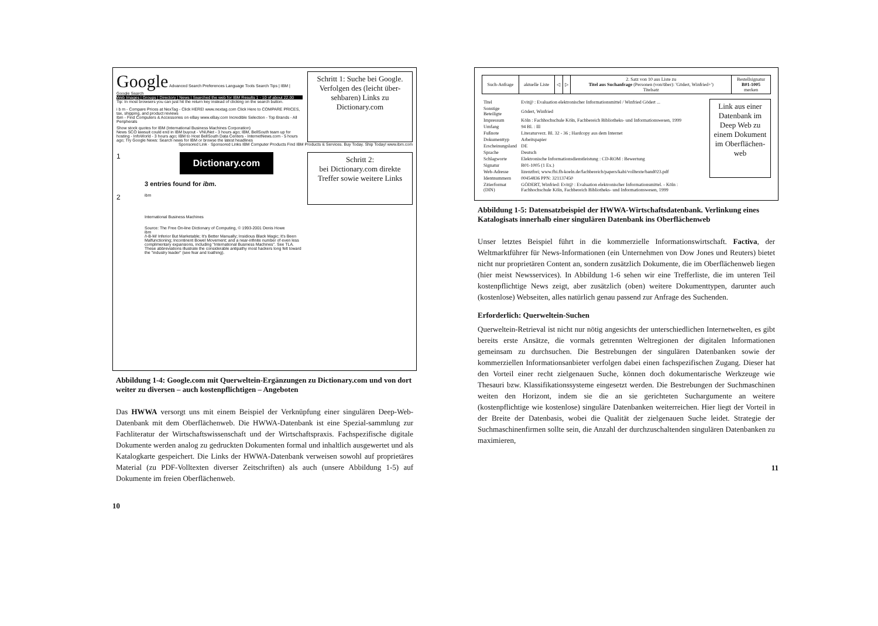Google Advanced Search Preferences Language Tools Search Tips | IBM | Google Search
Web Images | Groups | Directory | News | Searched the web for IBM Results 1 - 10 of about 22,00
Tip: In most browsers you can just hit the return key instead of clicking on the search button.
i b m - Compare Prices at NexTag - Click HERE! www.nextag.com Click Here to COMPARE PRICES, tax, shipping, and product reviews
Ibm - Find Computers & Accessories on eBay www.eBay.com Incredible Selection - Top Brands - All Peripherals
Show stock quotes for IBM (International Business Machines Corporation)
News SCO lawsuit could end in IBM buyout - VNUNet - 3 hours ago; IBM, BellSouth team up for hosting - InfoWorld - 3 hours ago; IBM to Host BellSouth Data Centers - InternetNews.com - 5 hours ago; Try Google News: Search news for IBM or browse the latest headlines
Schritt 1: Suche bei Google. Verfolgen des (leicht über-sehbaren) Links zu Dictionary.com
Sponsored Link · Sponsored Links IBM Computer Products Find IBM Products & Services. Buy Today. Ship Today! www.ibm.com
1
2
Dictionary.com
3 entries found for ibm.
ibm
International Business Machines
Source: The Free On-line Dictionary of Computing, © 1993-2001 Denis Howe
ibm
/I-B-M/ Inferior But Marketable; It's Better Manually; Insidious Black Magic; It's Been Malfunctioning; Incontinent Bowel Movement; and a near-infinite number of even less complimentary expansions, including "International Business Machines". See TLA. These abbreviations illustrate the considerable antipathy most hackers long felt toward the "industry leader" (see fear and loathing).
Schritt 2:
bei Dictionary.com direkte Treffer sowie weitere Links
Abbildung 1-4: Google.com mit Querweltein-Ergänzungen zu Dictionary.com und von dort weiter zu diversen – auch kostenpflichtigen – Angeboten
Das HWWA versorgt uns mit einem Beispiel der Verknüpfung einer singulären Deep-Web-Datenbank mit dem Oberflächenweb. Die HWWA-Datenbank ist eine Spezial-sammlung zur Fachliteratur der Wirtschaftswissenschaft und der Wirtschaftspraxis. Fachspezifische digitale Dokumente werden analog zu gedruckten Dokumenten formal und inhaltlich ausgewertet und als Katalogkarte gespeichert. Die Links der HWWA-Datenbank verweisen sowohl auf proprietäres Material (zu PDF-Volltexten diverser Zeitschriften) als auch (unsere Abbildung 1-5) auf Dokumente im freien Oberflächenweb.
10
| Such-Anfrage | aktuelle Liste | ◁ | ▷ | 2. Satz von 10 aus Liste zu Titel aus Suchanfrage (Personen (von/über): 'Gödert, Winfried+') Titelsatz | Bestellsignatur B01-1005 merken |
| Titel | Evit@ : Evaluation elektronischer Informationsmittel / Winfried Gödert ... |
| Sonstige Beteiligte | Gödert, Winfried |
| Impressum | Köln : Fachhochschule Köln, Fachbereich Bibliotheks- und Informationswesen, 1999 |
| Umfang | 94 Bl. : Ill |
| Fußnote | Literaturverz. Bl. 32 - 36 ; Hardcopy aus dem Internet |
| Dokumenttyp | Arbeitspapier |
| Erscheinungsland | DE |
| Sprache | Deutsch |
| Schlagworte | Elektronische Informationsdienstleistung : CD-ROM : Bewertung |
| Signatur | B01-1005 (1 Ex.) |
| Web-Adresse | lizenzfrei; www.fbi.fh-koeln.de/fachbereich/papers/kabi/volltexte/band023.pdf |
| Identnummern | 00454836 PPN: 321137450 |
| Zitierformat (DIN) | GÖDERT, Winfried: Evit@ : Evaluation elektronischer Informationsmittel. - Köln : Fachhochschule Köln, Fachbereich Bibliotheks- und Informationswesen, 1999 |
Link aus einer Datenbank im Deep Web zu einem Dokument im Oberflächen-web
Abbildung 1-5: Datensatzbeispiel der HWWA-Wirtschaftsdatenbank. Verlinkung eines Katalogisats innerhalb einer singulären Datenbank ins Oberflächenweb
Unser letztes Beispiel führt in die kommerzielle Informationswirtschaft. Factiva, der Weltmarktführer für News-Informationen (ein Unternehmen von Dow Jones und Reuters) bietet nicht nur proprietären Content an, sondern zusätzlich Dokumente, die im Oberflächenweb liegen (hier meist Newsservices). In Abbildung 1-6 sehen wir eine Trefferliste, die im unteren Teil kostenpflichtige News zeigt, aber zusätzlich (oben) weitere Dokumenttypen, darunter auch (kostenlose) Webseiten, alles natürlich genau passend zur Anfrage des Suchenden.
Erforderlich: Querweltein-Suchen
Querweltein-Retrieval ist nicht nur nötig angesichts der unterschiedlichen Internetwelten, es gibt bereits erste Ansätze, die vormals getrennten Weltregionen der digitalen Informationen gemeinsam zu durchsuchen. Die Bestrebungen der singulären Datenbanken sowie der kommerziellen Informationsanbieter verfolgen dabei einen fachspezifischen Zugang. Dieser hat den Vorteil einer recht zielgenauen Suche, können doch dokumentarische Werkzeuge wie Thesauri bzw. Klassifikationssysteme eingesetzt werden. Die Bestrebungen der Suchmaschinen weiten den Horizont, indem sie die an sie gerichteten Suchargumente an weitere (kostenpflichtige wie kostenlose) singuläre Datenbanken weiterreichen. Hier liegt der Vorteil in der Breite der Datenbasis, wobei die Qualität der zielgenauen Suche leidet. Strategie der Suchmaschinenfirmen sollte sein, die Anzahl der durchzuschaltenden singulären Datenbanken zu maximieren,
11